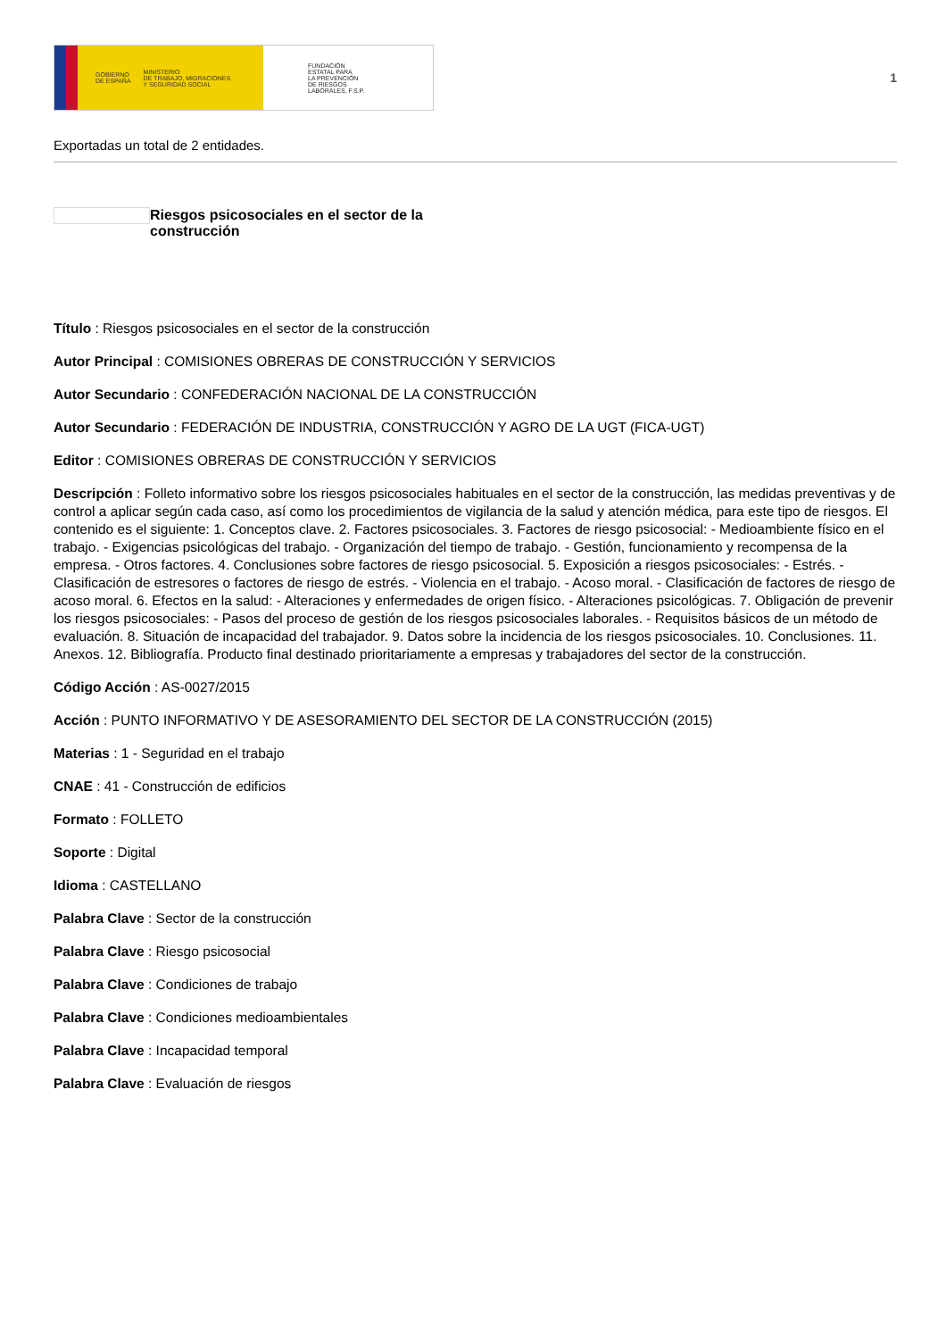GOBIERNO
DE ESPAÑA MINISTERIO
DE TRABAJO, MIGRACIONES
Y SEGURIDAD SOCIAL
FUNDACIÓN
ESTATAL PARA
LA PREVENCIÓN
DE RIESGOS
LABORALES, F.S.P.
1
Exportadas un total de 2 entidades.
Riesgos psicosociales en el sector de la construcción
Título : Riesgos psicosociales en el sector de la construcción
Autor Principal : COMISIONES OBRERAS DE CONSTRUCCIÓN Y SERVICIOS
Autor Secundario : CONFEDERACIÓN NACIONAL DE LA CONSTRUCCIÓN
Autor Secundario : FEDERACIÓN DE INDUSTRIA, CONSTRUCCIÓN Y AGRO DE LA UGT (FICA-UGT)
Editor : COMISIONES OBRERAS DE CONSTRUCCIÓN Y SERVICIOS
Descripción : Folleto informativo sobre los riesgos psicosociales habituales en el sector de la construcción, las medidas preventivas y de control a aplicar según cada caso, así como los procedimientos de vigilancia de la salud y atención médica, para este tipo de riesgos. El contenido es el siguiente: 1. Conceptos clave. 2. Factores psicosociales. 3. Factores de riesgo psicosocial: - Medioambiente físico en el trabajo. - Exigencias psicológicas del trabajo. - Organización del tiempo de trabajo. - Gestión, funcionamiento y recompensa de la empresa. - Otros factores. 4. Conclusiones sobre factores de riesgo psicosocial. 5. Exposición a riesgos psicosociales: - Estrés. - Clasificación de estresores o factores de riesgo de estrés. - Violencia en el trabajo. - Acoso moral. - Clasificación de factores de riesgo de acoso moral. 6. Efectos en la salud: - Alteraciones y enfermedades de origen físico. - Alteraciones psicológicas. 7. Obligación de prevenir los riesgos psicosociales: - Pasos del proceso de gestión de los riesgos psicosociales laborales. - Requisitos básicos de un método de evaluación. 8. Situación de incapacidad del trabajador. 9. Datos sobre la incidencia de los riesgos psicosociales. 10. Conclusiones. 11. Anexos. 12. Bibliografía. Producto final destinado prioritariamente a empresas y trabajadores del sector de la construcción.
Código Acción : AS-0027/2015
Acción : PUNTO INFORMATIVO Y DE ASESORAMIENTO DEL SECTOR DE LA CONSTRUCCIÓN (2015)
Materias : 1 - Seguridad en el trabajo
CNAE : 41 - Construcción de edificios
Formato : FOLLETO
Soporte : Digital
Idioma : CASTELLANO
Palabra Clave : Sector de la construcción
Palabra Clave : Riesgo psicosocial
Palabra Clave : Condiciones de trabajo
Palabra Clave : Condiciones medioambientales
Palabra Clave : Incapacidad temporal
Palabra Clave : Evaluación de riesgos